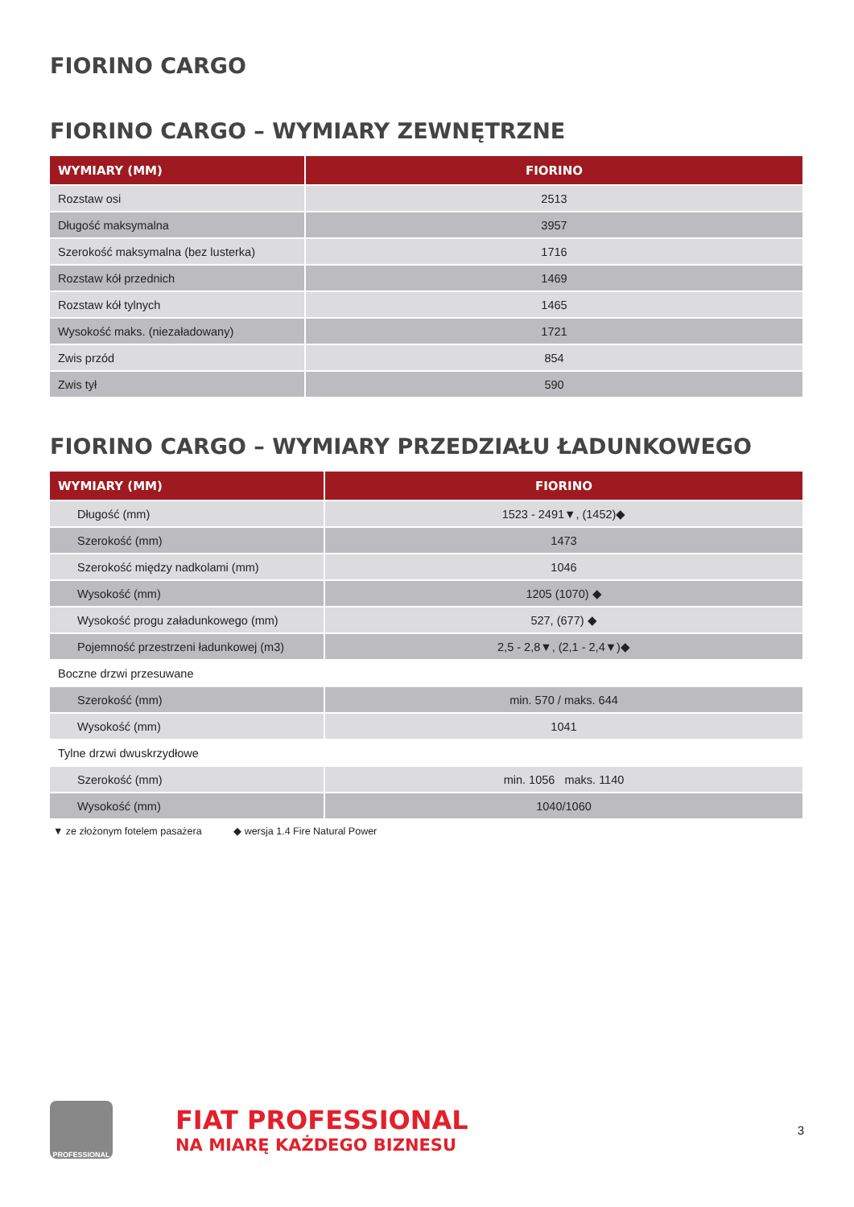FIORINO CARGO
FIORINO CARGO – WYMIARY ZEWNĘTRZNE
| WYMIARY (MM) | FIORINO |
| --- | --- |
| Rozstaw osi | 2513 |
| Długość maksymalna | 3957 |
| Szerokość maksymalna (bez lusterka) | 1716 |
| Rozstaw kół przednich | 1469 |
| Rozstaw kół tylnych | 1465 |
| Wysokość maks. (niezaładowany) | 1721 |
| Zwis przód | 854 |
| Zwis tył | 590 |
FIORINO CARGO – WYMIARY PRZEDZIAŁU ŁADUNKOWEGO
| WYMIARY (MM) | FIORINO |
| --- | --- |
| Długość (mm) | 1523 - 2491▼, (1452)◆ |
| Szerokość (mm) | 1473 |
| Szerokość między nadkolami (mm) | 1046 |
| Wysokość (mm) | 1205 (1070) ◆ |
| Wysokość progu załadunkowego (mm) | 527, (677) ◆ |
| Pojemność przestrzeni ładunkowej (m3) | 2,5 - 2,8▼, (2,1 - 2,4▼)◆ |
| Boczne drzwi przesuwane | |
| Szerokość (mm) | min. 570 / maks. 644 |
| Wysokość (mm) | 1041 |
| Tylne drzwi dwuskrzydłowe | |
| Szerokość (mm) | min. 1056 maks. 1140 |
| Wysokość (mm) | 1040/1060 |
▼ ze złożonym fotelem pasażera ◆ wersja 1.4 Fire Natural Power
PROFESSIONAL
FIAT PROFESSIONAL
NA MIARĘ KAŻDEGO BIZNESU
3